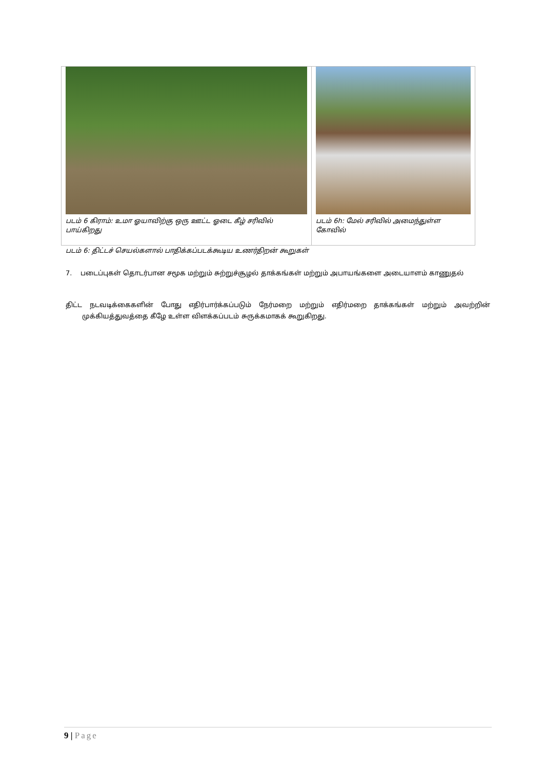| படம் 6 கிராம்: உமா ஓயாவிற்கு ஒரு ஊட்ட ஓடை கீழ் சரிவில் பாய்கிறது | படம் 6h: மேல் சரிவில் அமைந்துள்ள கோவில் |
படம் 6: திட்டச் செயல்களால் பாதிக்கப்படக்கூடிய உணர்திறன் கூறுகள்
7. படைப்புகள் தொடர்பான சமூக மற்றும் சுற்றுச்சூழல் தாக்கங்கள் மற்றும் அபாயங்களை அடையாளம் காணுதல்
திட்ட நடவடிக்கைகளின் போது எதிர்பார்க்கப்படும் நேர்மறை மற்றும் எதிர்மறை தாக்கங்கள் மற்றும் அவற்றின் முக்கியத்துவத்தை கீழே உள்ள விளக்கப்படம் சுருக்கமாகக் கூறுகிறது.
9 | Page